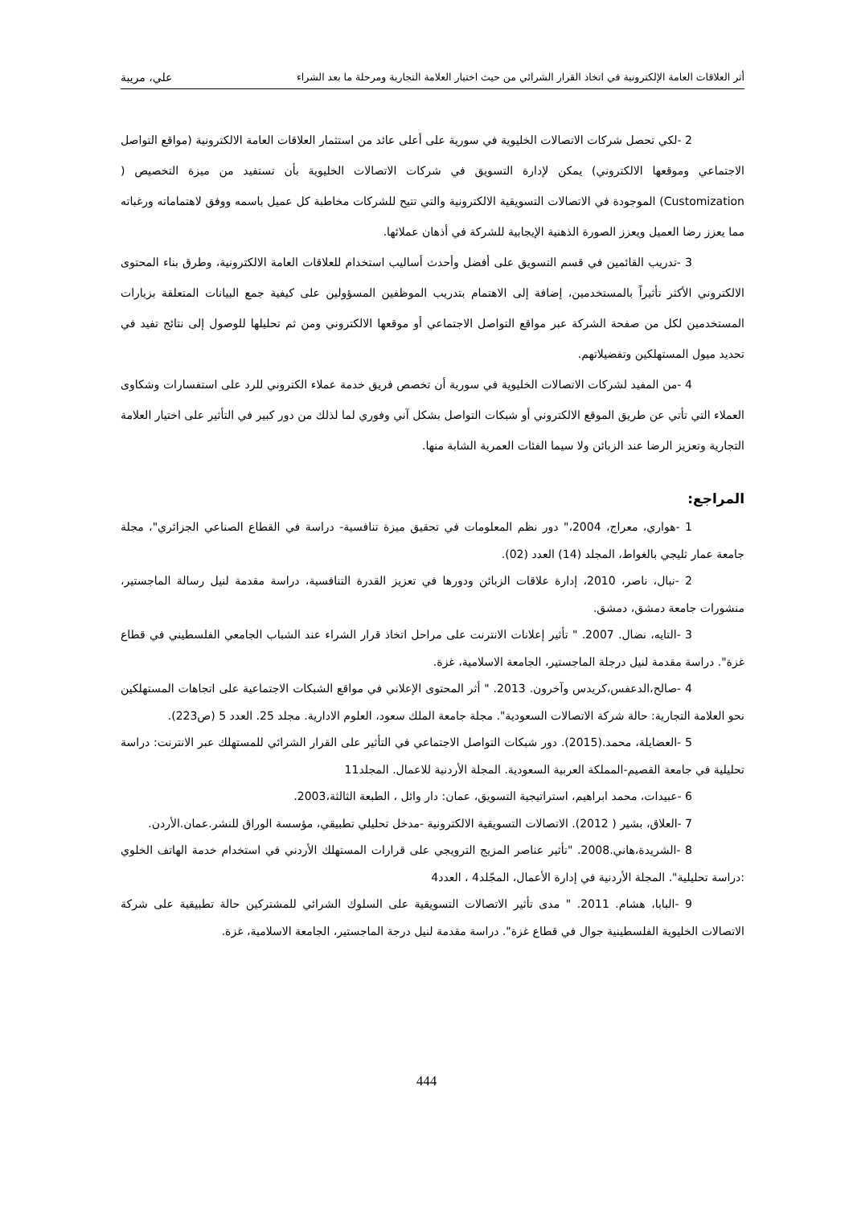أثر العلاقات العامة الإلكترونية في اتخاذ القرار الشرائي من حيث اختيار العلامة التجارية ومرحلة ما بعد الشراء علي، مريبة
2 -لكي تحصل شركات الاتصالات الخليوية في سورية على أعلى عائد من استثمار العلاقات العامة الالكترونية (مواقع التواصل الاجتماعي وموقعها الالكتروني) يمكن لإدارة التسويق في شركات الاتصالات الخليوية بأن تستفيد من ميزة التخصيص ( Customization) الموجودة في الاتصالات التسويقية الالكترونية والتي تتيح للشركات مخاطبة كل عميل باسمه ووفق لاهتماماته ورغباته مما يعزز رضا العميل ويعزز الصورة الذهنية الإيجابية للشركة في أذهان عملائها.
3 -تدريب القائمين في قسم التسويق على أفضل وأحدث أساليب استخدام للعلاقات العامة الالكترونية، وطرق بناء المحتوى الالكتروني الأكثر تأثيراً بالمستخدمين، إضافة إلى الاهتمام بتدريب الموظفين المسؤولين على كيفية جمع البيانات المتعلقة بزيارات المستخدمين لكل من صفحة الشركة عبر مواقع التواصل الاجتماعي أو موقعها الالكتروني ومن ثم تحليلها للوصول إلى نتائج تفيد في تحديد ميول المستهلكين وتفضيلاتهم.
4 -من المفيد لشركات الاتصالات الخليوية في سورية أن تخصص فريق خدمة عملاء الكتروني للرد على استفسارات وشكاوى العملاء التي تأتي عن طريق الموقع الالكتروني أو شبكات التواصل بشكل آني وفوري لما لذلك من دور كبير في التأثير على اختيار العلامة التجارية وتعزيز الرضا عند الزبائن ولا سيما الفئات العمرية الشابة منها.
المراجع:
1 -هواري، معراج، 2004،" دور نظم المعلومات في تحقيق ميزة تنافسية- دراسة في القطاع الصناعي الجزائري"، مجلة جامعة عمار ثليجي بالغواط، المجلد (14) العدد (02).
2 -نبال، ناصر، 2010، إدارة علاقات الزبائن ودورها في تعزيز القدرة التنافسية، دراسة مقدمة لنيل رسالة الماجستير، منشورات جامعة دمشق، دمشق.
3 -التايه، نضال. 2007. " تأثير إعلانات الانترنت على مراحل اتخاذ قرار الشراء عند الشباب الجامعي الفلسطيني في قطاع غزة". دراسة مقدمة لنيل درجلة الماجستير، الجامعة الاسلامية، غزة.
4 -صالح،الدعفس،كريدس وآخرون. 2013. " أثر المحتوى الإعلاني في مواقع الشبكات الاجتماعية على اتجاهات المستهلكين نحو العلامة التجارية: حالة شركة الاتصالات السعودية". مجلة جامعة الملك سعود، العلوم الادارية. مجلد 25. العدد 5 (ص223).
5 -العضايلة، محمد.(2015). دور شبكات التواصل الاجتماعي في التأثير على القرار الشرائي للمستهلك عبر الانترنت: دراسة تحليلية في جامعة القصيم-المملكة العربية السعودية. المجلة الأردنية للاعمال. المجلد11
6 -عبيدات، محمد ابراهيم، استراتيجية التسويق، عمان: دار وائل ، الطبعة الثالثة،2003.
7 -العلاق، بشير ( 2012). الاتصالات التسويقية الالكترونية -مدخل تحليلي تطبيقي، مؤسسة الوراق للنشر.عمان.الأردن.
8 -الشريدة،هاني.2008. "تأثير عناصر المزيج الترويجي على قرارات المستهلك الأردني في استخدام خدمة الهاتف الخلوي :دراسة تحليلية". المجلة الأردنية في إدارة الأعمال، المجّلد4 ، العدد4
9 -البابا، هشام. 2011. " مدى تأثير الاتصالات التسويقية على السلوك الشرائي للمشتركين حالة تطبيقية على شركة الاتصالات الخليوية الفلسطينية جوال في قطاع غزة". دراسة مقدمة لنيل درجة الماجستير، الجامعة الاسلامية، غزة.
444